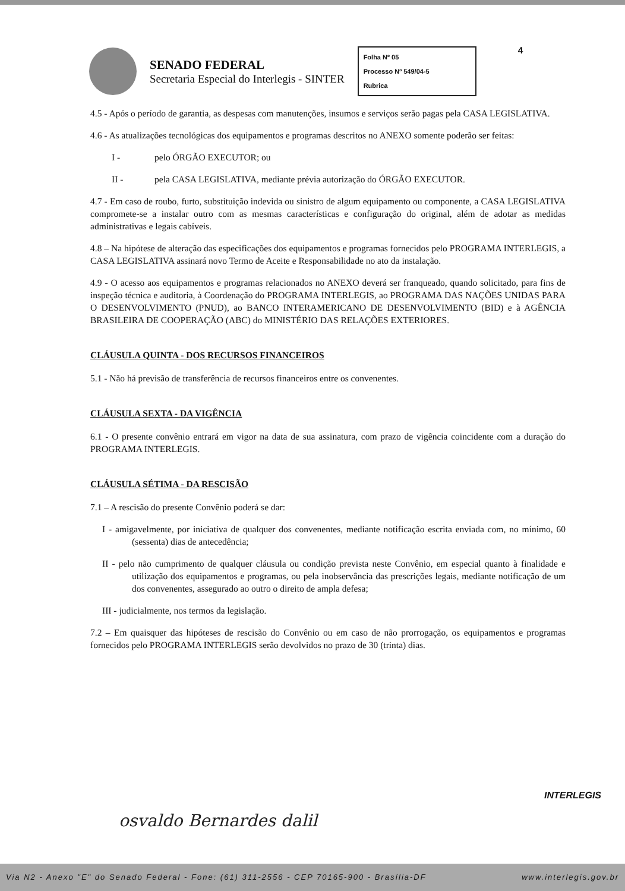SENADO FEDERAL
Secretaria Especial do Interlegis - SINTER
Folha Nº 05
Processo Nº 549/04-5
Rubrica
4
4.5 - Após o período de garantia, as despesas com manutenções, insumos e serviços serão pagas pela CASA LEGISLATIVA.
4.6 - As atualizações tecnológicas dos equipamentos e programas descritos no ANEXO somente poderão ser feitas:
I - pelo ÓRGÃO EXECUTOR; ou
II - pela CASA LEGISLATIVA, mediante prévia autorização do ÓRGÃO EXECUTOR.
4.7 - Em caso de roubo, furto, substituição indevida ou sinistro de algum equipamento ou componente, a CASA LEGISLATIVA compromete-se a instalar outro com as mesmas características e configuração do original, além de adotar as medidas administrativas e legais cabíveis.
4.8 – Na hipótese de alteração das especificações dos equipamentos e programas fornecidos pelo PROGRAMA INTERLEGIS, a CASA LEGISLATIVA assinará novo Termo de Aceite e Responsabilidade no ato da instalação.
4.9 - O acesso aos equipamentos e programas relacionados no ANEXO deverá ser franqueado, quando solicitado, para fins de inspeção técnica e auditoria, à Coordenação do PROGRAMA INTERLEGIS, ao PROGRAMA DAS NAÇÕES UNIDAS PARA O DESENVOLVIMENTO (PNUD), ao BANCO INTERAMERICANO DE DESENVOLVIMENTO (BID) e à AGÊNCIA BRASILEIRA DE COOPERAÇÃO (ABC) do MINISTÉRIO DAS RELAÇÕES EXTERIORES.
CLÁUSULA QUINTA - DOS RECURSOS FINANCEIROS
5.1 - Não há previsão de transferência de recursos financeiros entre os convenentes.
CLÁUSULA SEXTA - DA VIGÊNCIA
6.1 - O presente convênio entrará em vigor na data de sua assinatura, com prazo de vigência coincidente com a duração do PROGRAMA INTERLEGIS.
CLÁUSULA SÉTIMA - DA RESCISÃO
7.1 – A rescisão do presente Convênio poderá se dar:
I - amigavelmente, por iniciativa de qualquer dos convenentes, mediante notificação escrita enviada com, no mínimo, 60 (sessenta) dias de antecedência;
II - pelo não cumprimento de qualquer cláusula ou condição prevista neste Convênio, em especial quanto à finalidade e utilização dos equipamentos e programas, ou pela inobservância das prescrições legais, mediante notificação de um dos convenentes, assegurado ao outro o direito de ampla defesa;
III - judicialmente, nos termos da legislação.
7.2 – Em quaisquer das hipóteses de rescisão do Convênio ou em caso de não prorrogação, os equipamentos e programas fornecidos pelo PROGRAMA INTERLEGIS serão devolvidos no prazo de 30 (trinta) dias.
osvaldo Bernardes dalil
INTERLEGIS
Via N2 - Anexo "E" do Senado Federal - Fone: (61) 311-2556 - CEP 70165-900 - Brasília-DF www.interlegis.gov.br